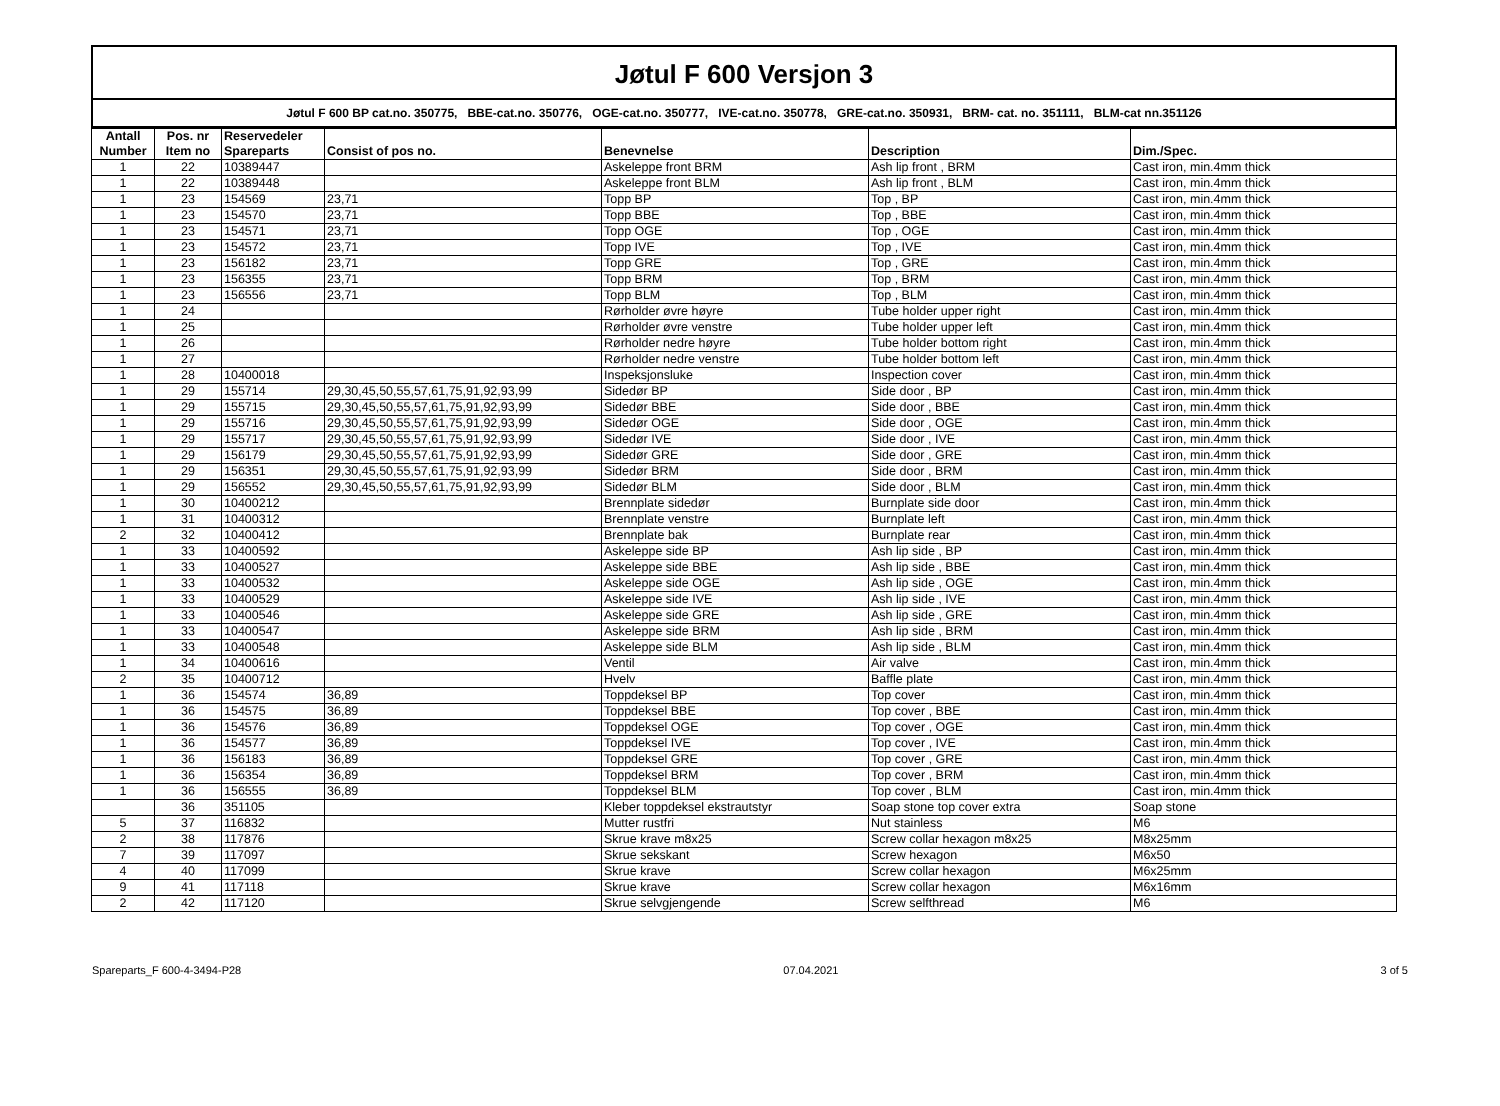Jøtul F 600 Versjon 3
Jøtul F 600 BP cat.no. 350775, BBE-cat.no. 350776, OGE-cat.no. 350777, IVE-cat.no. 350778, GRE-cat.no. 350931, BRM- cat. no. 351111, BLM-cat nn.351126
| Antall Number | Pos. nr Item no | Reservedeler Spareparts | Consist of pos no. | Benevnelse | Description | Dim./Spec. |
| --- | --- | --- | --- | --- | --- | --- |
| 1 | 22 | 10389447 | | Askeleppe front BRM | Ash lip front , BRM | Cast iron, min.4mm thick |
| 1 | 22 | 10389448 | | Askeleppe front BLM | Ash lip front , BLM | Cast iron, min.4mm thick |
| 1 | 23 | 154569 | 23,71 | Topp BP | Top , BP | Cast iron, min.4mm thick |
| 1 | 23 | 154570 | 23,71 | Topp BBE | Top , BBE | Cast iron, min.4mm thick |
| 1 | 23 | 154571 | 23,71 | Topp OGE | Top , OGE | Cast iron, min.4mm thick |
| 1 | 23 | 154572 | 23,71 | Topp IVE | Top , IVE | Cast iron, min.4mm thick |
| 1 | 23 | 156182 | 23,71 | Topp GRE | Top , GRE | Cast iron, min.4mm thick |
| 1 | 23 | 156355 | 23,71 | Topp BRM | Top , BRM | Cast iron, min.4mm thick |
| 1 | 23 | 156556 | 23,71 | Topp BLM | Top , BLM | Cast iron, min.4mm thick |
| 1 | 24 | | | Rørholder øvre høyre | Tube holder upper right | Cast iron, min.4mm thick |
| 1 | 25 | | | Rørholder øvre venstre | Tube holder upper left | Cast iron, min.4mm thick |
| 1 | 26 | | | Rørholder nedre høyre | Tube holder bottom right | Cast iron, min.4mm thick |
| 1 | 27 | | | Rørholder nedre venstre | Tube holder bottom left | Cast iron, min.4mm thick |
| 1 | 28 | 10400018 | | Inspeksjonsluke | Inspection cover | Cast iron, min.4mm thick |
| 1 | 29 | 155714 | 29,30,45,50,55,57,61,75,91,92,93,99 | Sidedør BP | Side door , BP | Cast iron, min.4mm thick |
| 1 | 29 | 155715 | 29,30,45,50,55,57,61,75,91,92,93,99 | Sidedør BBE | Side door , BBE | Cast iron, min.4mm thick |
| 1 | 29 | 155716 | 29,30,45,50,55,57,61,75,91,92,93,99 | Sidedør OGE | Side door , OGE | Cast iron, min.4mm thick |
| 1 | 29 | 155717 | 29,30,45,50,55,57,61,75,91,92,93,99 | Sidedør IVE | Side door , IVE | Cast iron, min.4mm thick |
| 1 | 29 | 156179 | 29,30,45,50,55,57,61,75,91,92,93,99 | Sidedør GRE | Side door , GRE | Cast iron, min.4mm thick |
| 1 | 29 | 156351 | 29,30,45,50,55,57,61,75,91,92,93,99 | Sidedør BRM | Side door , BRM | Cast iron, min.4mm thick |
| 1 | 29 | 156552 | 29,30,45,50,55,57,61,75,91,92,93,99 | Sidedør BLM | Side door , BLM | Cast iron, min.4mm thick |
| 1 | 30 | 10400212 | | Brennplate sidedør | Burnplate side door | Cast iron, min.4mm thick |
| 1 | 31 | 10400312 | | Brennplate venstre | Burnplate left | Cast iron, min.4mm thick |
| 2 | 32 | 10400412 | | Brennplate bak | Burnplate rear | Cast iron, min.4mm thick |
| 1 | 33 | 10400592 | | Askeleppe side BP | Ash lip side , BP | Cast iron, min.4mm thick |
| 1 | 33 | 10400527 | | Askeleppe side BBE | Ash lip side , BBE | Cast iron, min.4mm thick |
| 1 | 33 | 10400532 | | Askeleppe side OGE | Ash lip side , OGE | Cast iron, min.4mm thick |
| 1 | 33 | 10400529 | | Askeleppe side IVE | Ash lip side , IVE | Cast iron, min.4mm thick |
| 1 | 33 | 10400546 | | Askeleppe side GRE | Ash lip side , GRE | Cast iron, min.4mm thick |
| 1 | 33 | 10400547 | | Askeleppe side BRM | Ash lip side , BRM | Cast iron, min.4mm thick |
| 1 | 33 | 10400548 | | Askeleppe side BLM | Ash lip side , BLM | Cast iron, min.4mm thick |
| 1 | 34 | 10400616 | | Ventil | Air valve | Cast iron, min.4mm thick |
| 2 | 35 | 10400712 | | Hvelv | Baffle plate | Cast iron, min.4mm thick |
| 1 | 36 | 154574 | 36,89 | Toppdeksel BP | Top cover | Cast iron, min.4mm thick |
| 1 | 36 | 154575 | 36,89 | Toppdeksel BBE | Top cover , BBE | Cast iron, min.4mm thick |
| 1 | 36 | 154576 | 36,89 | Toppdeksel OGE | Top cover , OGE | Cast iron, min.4mm thick |
| 1 | 36 | 154577 | 36,89 | Toppdeksel IVE | Top cover , IVE | Cast iron, min.4mm thick |
| 1 | 36 | 156183 | 36,89 | Toppdeksel GRE | Top cover , GRE | Cast iron, min.4mm thick |
| 1 | 36 | 156354 | 36,89 | Toppdeksel BRM | Top cover , BRM | Cast iron, min.4mm thick |
| 1 | 36 | 156555 | 36,89 | Toppdeksel BLM | Top cover , BLM | Cast iron, min.4mm thick |
| | 36 | 351105 | | Kleber toppdeksel ekstrautstyr | Soap stone top cover extra | Soap stone |
| 5 | 37 | 116832 | | Mutter rustfri | Nut stainless | M6 |
| 2 | 38 | 117876 | | Skrue krave m8x25 | Screw collar hexagon m8x25 | M8x25mm |
| 7 | 39 | 117097 | | Skrue sekskant | Screw hexagon | M6x50 |
| 4 | 40 | 117099 | | Skrue krave | Screw collar hexagon | M6x25mm |
| 9 | 41 | 117118 | | Skrue krave | Screw collar hexagon | M6x16mm |
| 2 | 42 | 117120 | | Skrue selvgjengende | Screw selfthread | M6 |
Spareparts_F 600-4-3494-P28 07.04.2021 3 of 5